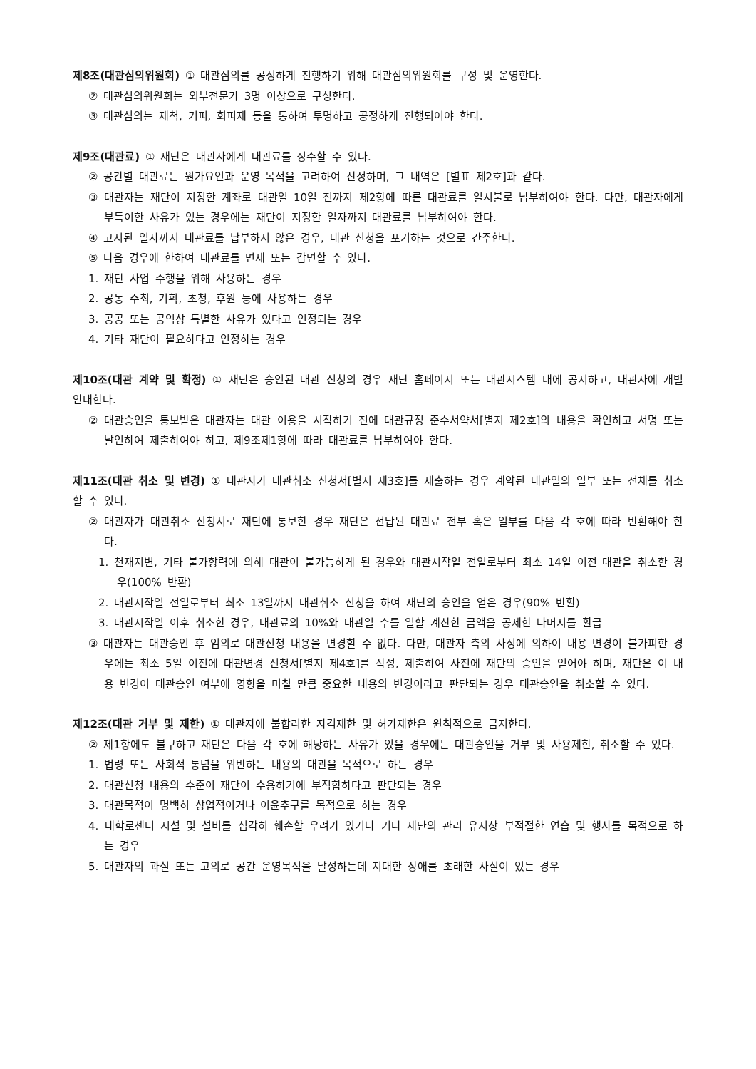제8조(대관심의위원회) ① 대관심의를 공정하게 진행하기 위해 대관심의위원회를 구성 및 운영한다.
② 대관심의위원회는 외부전문가 3명 이상으로 구성한다.
③ 대관심의는 제척, 기피, 회피제 등을 통하여 투명하고 공정하게 진행되어야 한다.
제9조(대관료) ① 재단은 대관자에게 대관료를 징수할 수 있다.
② 공간별 대관료는 원가요인과 운영 목적을 고려하여 산정하며, 그 내역은 [별표 제2호]과 같다.
③ 대관자는 재단이 지정한 계좌로 대관일 10일 전까지 제2항에 따른 대관료를 일시불로 납부하여야 한다. 다만, 대관자에게 부득이한 사유가 있는 경우에는 재단이 지정한 일자까지 대관료를 납부하여야 한다.
④ 고지된 일자까지 대관료를 납부하지 않은 경우, 대관 신청을 포기하는 것으로 간주한다.
⑤ 다음 경우에 한하여 대관료를 면제 또는 감면할 수 있다.
1. 재단 사업 수행을 위해 사용하는 경우
2. 공동 주최, 기획, 초청, 후원 등에 사용하는 경우
3. 공공 또는 공익상 특별한 사유가 있다고 인정되는 경우
4. 기타 재단이 필요하다고 인정하는 경우
제10조(대관 계약 및 확정) ① 재단은 승인된 대관 신청의 경우 재단 홈페이지 또는 대관시스템 내에 공지하고, 대관자에 개별 안내한다.
② 대관승인을 통보받은 대관자는 대관 이용을 시작하기 전에 대관규정 준수서약서[별지 제2호]의 내용을 확인하고 서명 또는 날인하여 제출하여야 하고, 제9조제1항에 따라 대관료를 납부하여야 한다.
제11조(대관 취소 및 변경) ① 대관자가 대관취소 신청서[별지 제3호]를 제출하는 경우 계약된 대관일의 일부 또는 전체를 취소할 수 있다.
② 대관자가 대관취소 신청서로 재단에 통보한 경우 재단은 선납된 대관료 전부 혹은 일부를 다음 각 호에 따라 반환해야 한다.
1. 천재지변, 기타 불가항력에 의해 대관이 불가능하게 된 경우와 대관시작일 전일로부터 최소 14일 이전 대관을 취소한 경우(100% 반환)
2. 대관시작일 전일로부터 최소 13일까지 대관취소 신청을 하여 재단의 승인을 얻은 경우(90% 반환)
3. 대관시작일 이후 취소한 경우, 대관료의 10%와 대관일 수를 일할 계산한 금액을 공제한 나머지를 환급
③ 대관자는 대관승인 후 임의로 대관신청 내용을 변경할 수 없다. 다만, 대관자 측의 사정에 의하여 내용 변경이 불가피한 경우에는 최소 5일 이전에 대관변경 신청서[별지 제4호]를 작성, 제출하여 사전에 재단의 승인을 얻어야 하며, 재단은 이 내용 변경이 대관승인 여부에 영향을 미칠 만큼 중요한 내용의 변경이라고 판단되는 경우 대관승인을 취소할 수 있다.
제12조(대관 거부 및 제한) ① 대관자에 불합리한 자격제한 및 허가제한은 원칙적으로 금지한다.
② 제1항에도 불구하고 재단은 다음 각 호에 해당하는 사유가 있을 경우에는 대관승인을 거부 및 사용제한, 취소할 수 있다.
1. 법령 또는 사회적 통념을 위반하는 내용의 대관을 목적으로 하는 경우
2. 대관신청 내용의 수준이 재단이 수용하기에 부적합하다고 판단되는 경우
3. 대관목적이 명백히 상업적이거나 이윤추구를 목적으로 하는 경우
4. 대학로센터 시설 및 설비를 심각히 훼손할 우려가 있거나 기타 재단의 관리 유지상 부적절한 연습 및 행사를 목적으로 하는 경우
5. 대관자의 과실 또는 고의로 공간 운영목적을 달성하는데 지대한 장애를 초래한 사실이 있는 경우